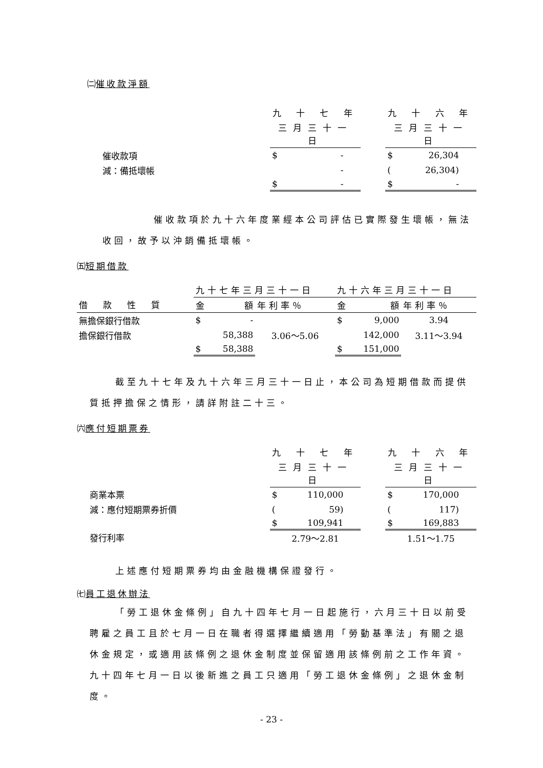㈡催收款淨額
| | 九 十 七 年 | | 九 十 六 年 |
| | 三月三十一日 | | 三月三十一日 |
| 催收款項 | $ - | | $ 26,304 |
| 減：備抵壞帳 | - | | ( 26,304) |
| | $ - | | $ - |
催收款項於九十六年度業經本公司評估已實際發生壞帳，無法收回，故予以沖銷備抵壞帳。
㈤短期借款
| | 九十七年三月三十一日 | | 九十六年三月三十一日 | |
| 借款性質 | 金 額 | 年利率％ | 金 額 | 年利率％ |
| 無擔保銀行借款 | $ - | | $ 9,000 | 3.94 |
| 擔保銀行借款 | 58,388 | 3.06～5.06 | 142,000 | 3.11～3.94 |
| | $ 58,388 | | $ 151,000 | |
截至九十七年及九十六年三月三十一日止，本公司為短期借款而提供質抵押擔保之情形，請詳附註二十三。
㈥應付短期票券
| | 九 十 七 年 | | 九 十 六 年 |
| | 三月三十一日 | | 三月三十一日 |
| 商業本票 | $ 110,000 | | $ 170,000 |
| 減：應付短期票券折價 | ( 59) | | ( 117) |
| | $ 109,941 | | $ 169,883 |
| 發行利率 | 2.79～2.81 | | 1.51～1.75 |
上述應付短期票券均由金融機構保證發行。
㈦員工退休辦法
「勞工退休金條例」自九十四年七月一日起施行，六月三十日以前受聘雇之員工且於七月一日在職者得選擇繼續適用「勞動基準法」有關之退休金規定，或適用該條例之退休金制度並保留適用該條例前之工作年資。九十四年七月一日以後新進之員工只適用「勞工退休金條例」之退休金制度。
- 23 -